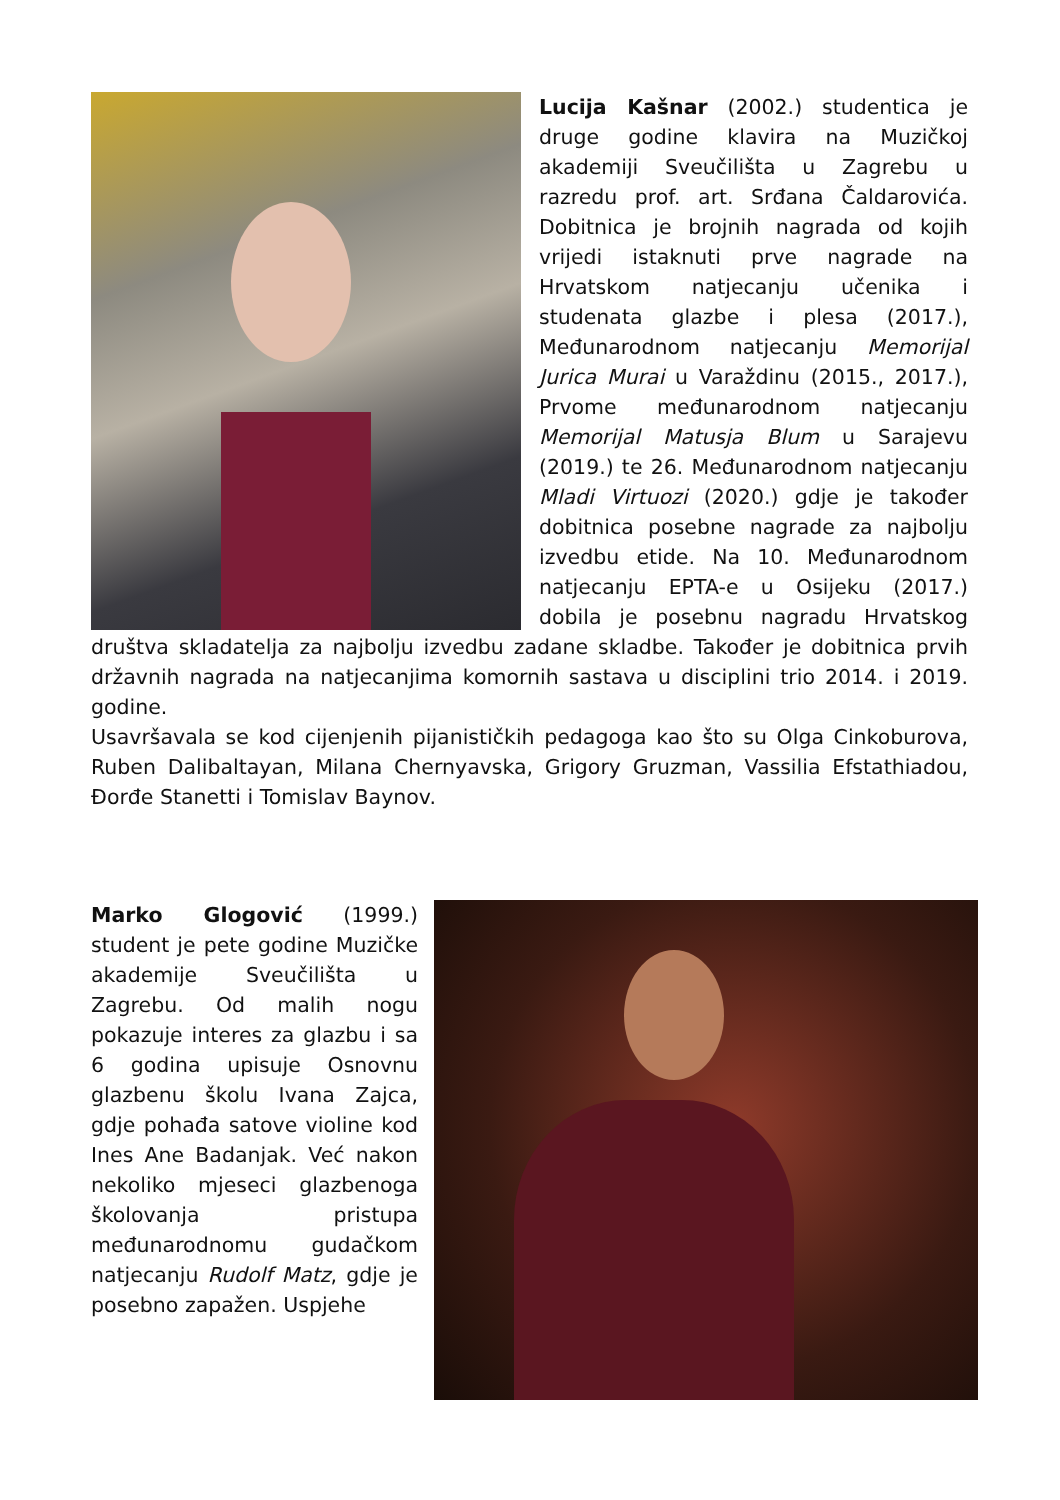Lucija Kašnar (2002.) studentica je druge godine klavira na Muzičkoj akademiji Sveučilišta u Zagrebu u razredu prof. art. Srđana Čaldarovića. Dobitnica je brojnih nagrada od kojih vrijedi istaknuti prve nagrade na Hrvatskom natjecanju učenika i studenata glazbe i plesa (2017.), Međunarodnom natjecanju Memorijal Jurica Murai u Varaždinu (2015., 2017.), Prvome međunarodnom natjecanju Memorijal Matusja Blum u Sarajevu (2019.) te 26. Međunarodnom natjecanju Mladi Virtuozi (2020.) gdje je također dobitnica posebne nagrade za najbolju izvedbu etide. Na 10. Međunarodnom natjecanju EPTA-e u Osijeku (2017.) dobila je posebnu nagradu Hrvatskog društva skladatelja za najbolju izvedbu zadane skladbe. Također je dobitnica prvih državnih nagrada na natjecanjima komornih sastava u disciplini trio 2014. i 2019. godine.
Usavršavala se kod cijenjenih pijanističkih pedagoga kao što su Olga Cinkoburova, Ruben Dalibaltayan, Milana Chernyavska, Grigory Gruzman, Vassilia Efstathiadou, Đorđe Stanetti i Tomislav Baynov.
Marko Glogović (1999.) student je pete godine Muzičke akademije Sveučilišta u Zagrebu. Od malih nogu pokazuje interes za glazbu i sa 6 godina upisuje Osnovnu glazbenu školu Ivana Zajca, gdje pohađa satove violine kod Ines Ane Badanjak. Već nakon nekoliko mjeseci glazbenoga školovanja pristupa međunarodnomu gudačkom natjecanju Rudolf Matz, gdje je posebno zapažen. Uspjehe